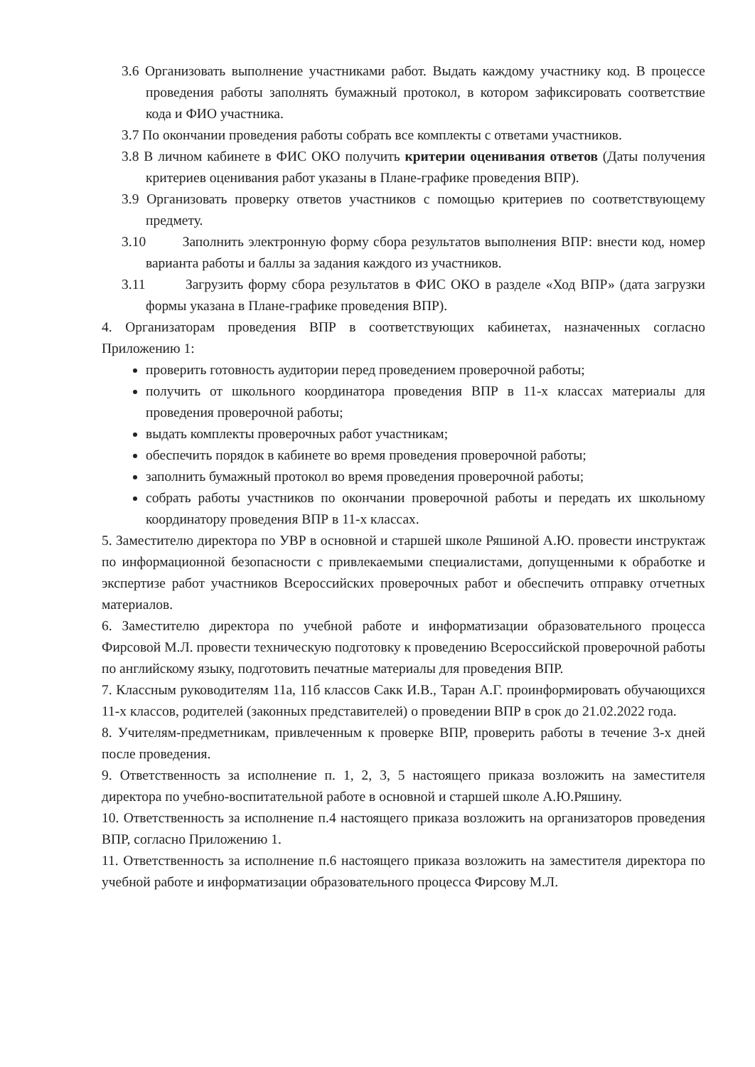3.6 Организовать выполнение участниками работ. Выдать каждому участнику код. В процессе проведения работы заполнять бумажный протокол, в котором зафиксировать соответствие кода и ФИО участника.
3.7 По окончании проведения работы собрать все комплекты с ответами участников.
3.8 В личном кабинете в ФИС ОКО получить критерии оценивания ответов (Даты получения критериев оценивания работ указаны в Плане-графике проведения ВПР).
3.9 Организовать проверку ответов участников с помощью критериев по соответствующему предмету.
3.10 Заполнить электронную форму сбора результатов выполнения ВПР: внести код, номер варианта работы и баллы за задания каждого из участников.
3.11 Загрузить форму сбора результатов в ФИС ОКО в разделе «Ход ВПР» (дата загрузки формы указана в Плане-графике проведения ВПР).
4. Организаторам проведения ВПР в соответствующих кабинетах, назначенных согласно Приложению 1:
проверить готовность аудитории перед проведением проверочной работы;
получить от школьного координатора проведения ВПР в 11-х классах материалы для проведения проверочной работы;
выдать комплекты проверочных работ участникам;
обеспечить порядок в кабинете во время проведения проверочной работы;
заполнить бумажный протокол во время проведения проверочной работы;
собрать работы участников по окончании проверочной работы и передать их школьному координатору проведения ВПР в 11-х классах.
5. Заместителю директора по УВР в основной и старшей школе Ряшиной А.Ю. провести инструктаж по информационной безопасности с привлекаемыми специалистами, допущенными к обработке и экспертизе работ участников Всероссийских проверочных работ и обеспечить отправку отчетных материалов.
6. Заместителю директора по учебной работе и информатизации образовательного процесса Фирсовой М.Л. провести техническую подготовку к проведению Всероссийской проверочной работы по английскому языку, подготовить печатные материалы для проведения ВПР.
7. Классным руководителям 11а, 11б классов Сакк И.В., Таран А.Г. проинформировать обучающихся 11-х классов, родителей (законных представителей) о проведении ВПР в срок до 21.02.2022 года.
8. Учителям-предметникам, привлеченным к проверке ВПР, проверить работы в течение 3-х дней после проведения.
9. Ответственность за исполнение п. 1, 2, 3, 5 настоящего приказа возложить на заместителя директора по учебно-воспитательной работе в основной и старшей школе А.Ю.Ряшину.
10. Ответственность за исполнение п.4 настоящего приказа возложить на организаторов проведения ВПР, согласно Приложению 1.
11. Ответственность за исполнение п.6 настоящего приказа возложить на заместителя директора по учебной работе и информатизации образовательного процесса Фирсову М.Л.